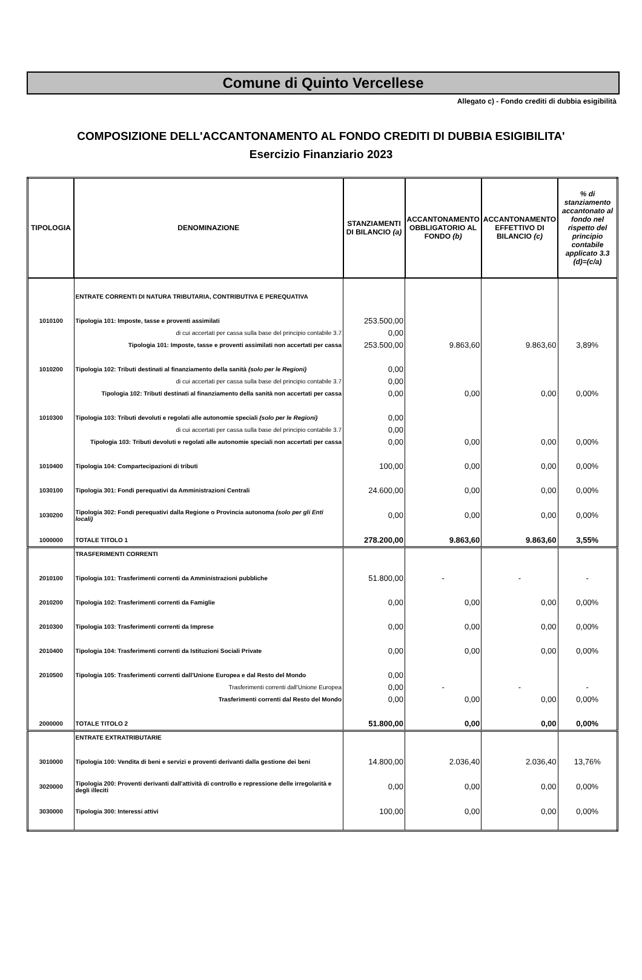Comune di Quinto Vercellese
Allegato c) - Fondo crediti di dubbia esigibilità
COMPOSIZIONE DELL'ACCANTONAMENTO AL FONDO CREDITI DI DUBBIA ESIGIBILITA'
Esercizio Finanziario 2023
| TIPOLOGIA | DENOMINAZIONE | STANZIAMENTI DI BILANCIO (a) | ACCANTONAMENTO OBBLIGATORIO AL FONDO (b) | ACCANTONAMENTO EFFETTIVO DI BILANCIO (c) | % di stanziamento accantonato al fondo nel rispetto del principio contabile applicato 3.3 (d)=(c/a) |
| --- | --- | --- | --- | --- | --- |
| | ENTRATE CORRENTI DI NATURA TRIBUTARIA, CONTRIBUTIVA E PEREQUATIVA | | | | |
| 1010100 | Tipologia 101: Imposte, tasse e proventi assimilati | 253.500,00 | | | |
| | di cui accertati per cassa sulla base del principio contabile 3.7 | 0,00 | | | |
| | Tipologia 101: Imposte, tasse e proventi assimilati non accertati per cassa | 253.500,00 | 9.863,60 | 9.863,60 | 3,89% |
| 1010200 | Tipologia 102: Tributi destinati al finanziamento della sanità (solo per le Regioni) | 0,00 | | | |
| | di cui accertati per cassa sulla base del principio contabile 3.7 | 0,00 | | | |
| | Tipologia 102: Tributi destinati al finanziamento della sanità non accertati per cassa | 0,00 | 0,00 | 0,00 | 0,00% |
| 1010300 | Tipologia 103: Tributi devoluti e regolati alle autonomie speciali (solo per le Regioni) | 0,00 | | | |
| | di cui accertati per cassa sulla base del principio contabile 3.7 | 0,00 | | | |
| | Tipologia 103: Tributi devoluti e regolati alle autonomie speciali non accertati per cassa | 0,00 | 0,00 | 0,00 | 0,00% |
| 1010400 | Tipologia 104: Compartecipazioni di tributi | 100,00 | 0,00 | 0,00 | 0,00% |
| 1030100 | Tipologia 301: Fondi perequativi da Amministrazioni Centrali | 24.600,00 | 0,00 | 0,00 | 0,00% |
| 1030200 | Tipologia 302: Fondi perequativi dalla Regione o Provincia autonoma (solo per gli Enti locali) | 0,00 | 0,00 | 0,00 | 0,00% |
| 1000000 | TOTALE TITOLO 1 | 278.200,00 | 9.863,60 | 9.863,60 | 3,55% |
| | TRASFERIMENTI CORRENTI | | | | |
| 2010100 | Tipologia 101: Trasferimenti correnti da Amministrazioni pubbliche | 51.800,00 | - | - | - |
| 2010200 | Tipologia 102: Trasferimenti correnti da Famiglie | 0,00 | 0,00 | 0,00 | 0,00% |
| 2010300 | Tipologia 103: Trasferimenti correnti da Imprese | 0,00 | 0,00 | 0,00 | 0,00% |
| 2010400 | Tipologia 104: Trasferimenti correnti da Istituzioni Sociali Private | 0,00 | 0,00 | 0,00 | 0,00% |
| 2010500 | Tipologia 105: Trasferimenti correnti dall'Unione Europea e dal Resto del Mondo | 0,00 | | | |
| | Trasferimenti correnti dall'Unione Europea | 0,00 | - | - | - |
| | Trasferimenti correnti dal Resto del Mondo | 0,00 | 0,00 | 0,00 | 0,00% |
| 2000000 | TOTALE TITOLO 2 | 51.800,00 | 0,00 | 0,00 | 0,00% |
| | ENTRATE EXTRATRIBUTARIE | | | | |
| 3010000 | Tipologia 100: Vendita di beni e servizi e proventi derivanti dalla gestione dei beni | 14.800,00 | 2.036,40 | 2.036,40 | 13,76% |
| 3020000 | Tipologia 200: Proventi derivanti dall'attività di controllo e repressione delle irregolarità e degli illeciti | 0,00 | 0,00 | 0,00 | 0,00% |
| 3030000 | Tipologia 300: Interessi attivi | 100,00 | 0,00 | 0,00 | 0,00% |